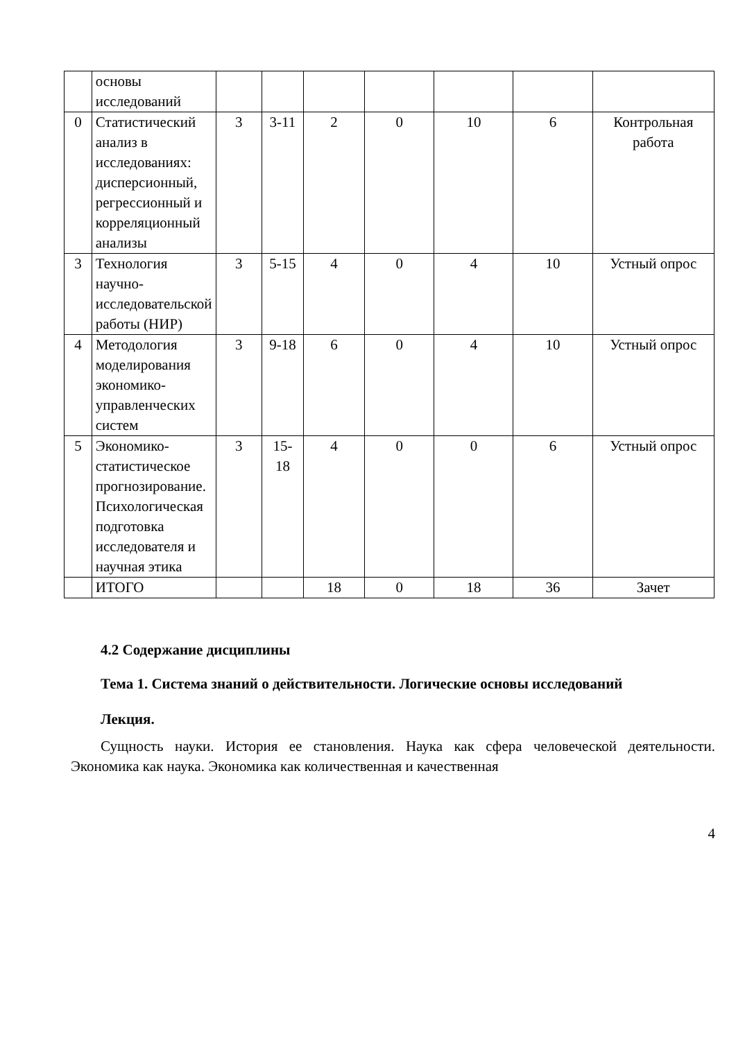| | основы исследований | | | | | | | |
| 0 | Статистический анализ в исследованиях: дисперсионный, регрессионный и корреляционный анализы | 3 | 3-11 | 2 | 0 | 10 | 6 | Контрольная работа |
| 3 | Технология научно-исследовательской работы (НИР) | 3 | 5-15 | 4 | 0 | 4 | 10 | Устный опрос |
| 4 | Методология моделирования экономико-управленческих систем | 3 | 9-18 | 6 | 0 | 4 | 10 | Устный опрос |
| 5 | Экономико-статистическое прогнозирование. Психологическая подготовка исследователя и научная этика | 3 | 15-18 | 4 | 0 | 0 | 6 | Устный опрос |
| | ИТОГО | | | 18 | 0 | 18 | 36 | Зачет |
4.2 Содержание дисциплины
Тема 1. Система знаний о действительности. Логические основы исследований
Лекция.
Сущность науки. История ее становления. Наука как сфера человеческой деятельности. Экономика как наука. Экономика как количественная и качественная
4